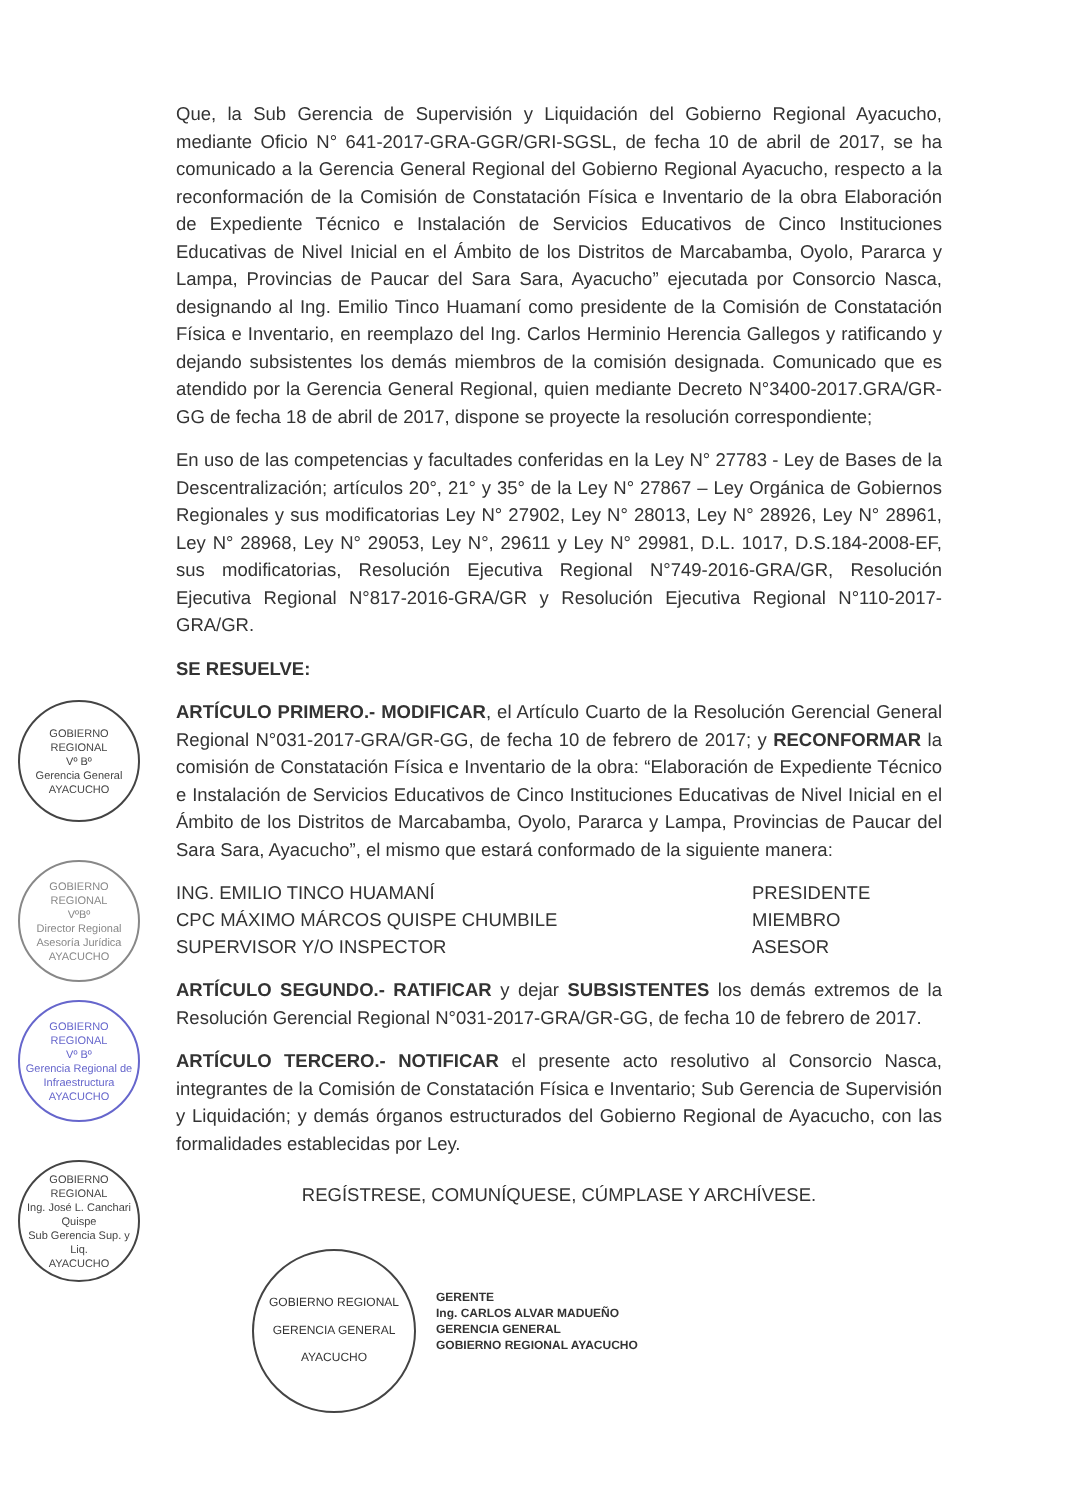GOBIERNO REGIONAL
Vº Bº
Gerencia General
AYACUCHO
GOBIERNO REGIONAL
VºBº
Director Regional Asesoría Jurídica
AYACUCHO
GOBIERNO REGIONAL
Vº Bº
Gerencia Regional de Infraestructura
AYACUCHO
GOBIERNO REGIONAL
Ing. José L. Canchari Quispe
Sub Gerencia Sup. y Liq.
AYACUCHO
Que, la Sub Gerencia de Supervisión y Liquidación del Gobierno Regional Ayacucho, mediante Oficio N° 641-2017-GRA-GGR/GRI-SGSL, de fecha 10 de abril de 2017, se ha comunicado a la Gerencia General Regional del Gobierno Regional Ayacucho, respecto a la reconformación de la Comisión de Constatación Física e Inventario de la obra Elaboración de Expediente Técnico e Instalación de Servicios Educativos de Cinco Instituciones Educativas de Nivel Inicial en el Ámbito de los Distritos de Marcabamba, Oyolo, Pararca y Lampa, Provincias de Paucar del Sara Sara, Ayacucho” ejecutada por Consorcio Nasca, designando al Ing. Emilio Tinco Huamaní como presidente de la Comisión de Constatación Física e Inventario, en reemplazo del Ing. Carlos Herminio Herencia Gallegos y ratificando y dejando subsistentes los demás miembros de la comisión designada. Comunicado que es atendido por la Gerencia General Regional, quien mediante Decreto N°3400-2017.GRA/GR-GG de fecha 18 de abril de 2017, dispone se proyecte la resolución correspondiente;
En uso de las competencias y facultades conferidas en la Ley N° 27783 - Ley de Bases de la Descentralización; artículos 20°, 21° y 35° de la Ley N° 27867 – Ley Orgánica de Gobiernos Regionales y sus modificatorias Ley N° 27902, Ley N° 28013, Ley N° 28926, Ley N° 28961, Ley N° 28968, Ley N° 29053, Ley N°, 29611 y Ley N° 29981, D.L. 1017, D.S.184-2008-EF, sus modificatorias, Resolución Ejecutiva Regional N°749-2016-GRA/GR, Resolución Ejecutiva Regional N°817-2016-GRA/GR y Resolución Ejecutiva Regional N°110-2017-GRA/GR.
SE RESUELVE:
ARTÍCULO PRIMERO.- MODIFICAR, el Artículo Cuarto de la Resolución Gerencial General Regional N°031-2017-GRA/GR-GG, de fecha 10 de febrero de 2017; y RECONFORMAR la comisión de Constatación Física e Inventario de la obra: “Elaboración de Expediente Técnico e Instalación de Servicios Educativos de Cinco Instituciones Educativas de Nivel Inicial en el Ámbito de los Distritos de Marcabamba, Oyolo, Pararca y Lampa, Provincias de Paucar del Sara Sara, Ayacucho”, el mismo que estará conformado de la siguiente manera:
| ING. EMILIO TINCO HUAMANÍ | PRESIDENTE |
| CPC MÁXIMO MÁRCOS QUISPE CHUMBILE | MIEMBRO |
| SUPERVISOR Y/O INSPECTOR | ASESOR |
ARTÍCULO SEGUNDO.- RATIFICAR y dejar SUBSISTENTES los demás extremos de la Resolución Gerencial Regional N°031-2017-GRA/GR-GG, de fecha 10 de febrero de 2017.
ARTÍCULO TERCERO.- NOTIFICAR el presente acto resolutivo al Consorcio Nasca, integrantes de la Comisión de Constatación Física e Inventario; Sub Gerencia de Supervisión y Liquidación; y demás órganos estructurados del Gobierno Regional de Ayacucho, con las formalidades establecidas por Ley.
REGÍSTRESE, COMUNÍQUESE, CÚMPLASE Y ARCHÍVESE.
GOBIERNO REGIONAL
GERENCIA GENERAL
AYACUCHO
GERENTE
Ing. CARLOS ALVAR MADUEÑO
GERENCIA GENERAL
GOBIERNO REGIONAL AYACUCHO